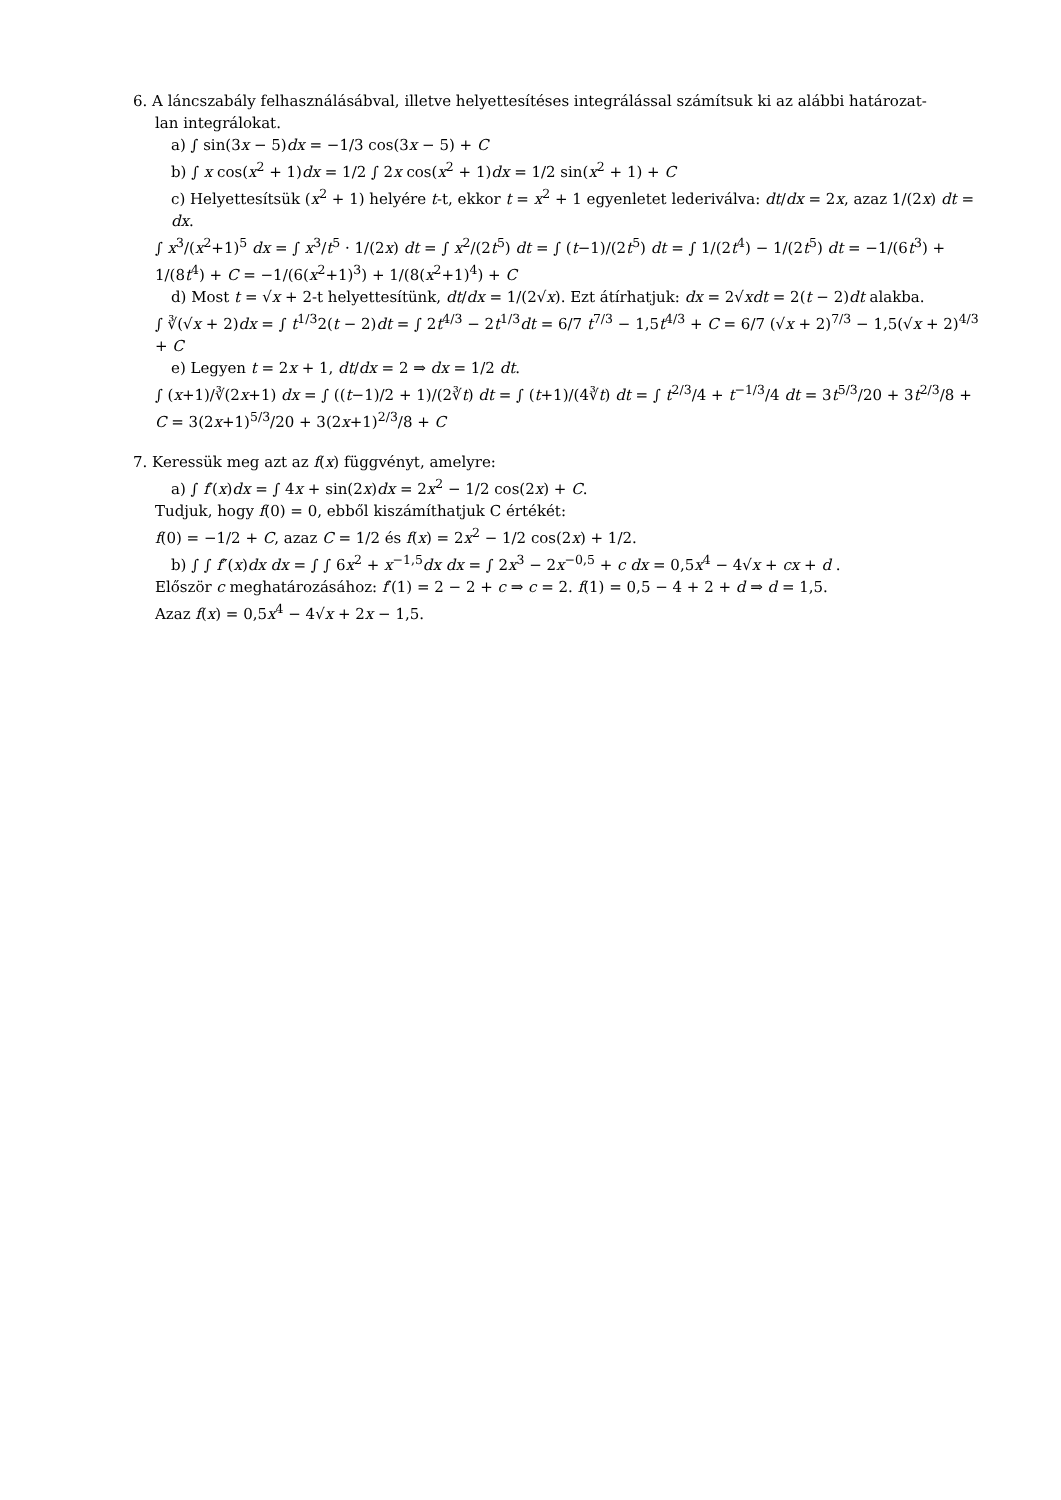6. A láncszabály felhasználásábval, illetve helyettesítéses integrálással számítsuk ki az alábbi határozat-
lan integrálokat.
a) ∫ sin(3x − 5)dx = −1/3 cos(3x − 5) + C
b) ∫ x cos(x<sup>2</sup> + 1)dx = 1/2 ∫ 2x cos(x<sup>2</sup> + 1)dx = 1/2 sin(x<sup>2</sup> + 1) + C
c) Helyettesítsük (x<sup>2</sup> + 1) helyére t-t, ekkor t = x<sup>2</sup> + 1 egyenletet lederiválva: dt/dx = 2x, azaz 1/(2x) dt = dx.
∫ x<sup>3</sup>/(x<sup>2</sup>+1)<sup>5</sup> dx = ∫ x<sup>3</sup>/t<sup>5</sup> · 1/(2x) dt = ∫ x<sup>2</sup>/(2t<sup>5</sup>) dt = ∫ (t−1)/(2t<sup>5</sup>) dt = ∫ 1/(2t<sup>4</sup>) − 1/(2t<sup>5</sup>) dt = −1/(6t<sup>3</sup>) + 1/(8t<sup>4</sup>) + C = −1/(6(x<sup>2</sup>+1)<sup>3</sup>) + 1/(8(x<sup>2</sup>+1)<sup>4</sup>) + C
d) Most t = √x + 2-t helyettesítünk, dt/dx = 1/(2√x). Ezt átírhatjuk: dx = 2√xdt = 2(t − 2)dt alakba.
∫ ∛(√x + 2)dx = ∫ t<sup>1/3</sup>2(t − 2)dt = ∫ 2t<sup>4/3</sup> − 2t<sup>1/3</sup>dt = 6/7 t<sup>7/3</sup> − 1,5t<sup>4/3</sup> + C = 6/7 (√x + 2)<sup>7/3</sup> − 1,5(√x + 2)<sup>4/3</sup> + C
e) Legyen t = 2x + 1, dt/dx = 2 ⇒ dx = 1/2 dt.
∫ (x+1)/∛(2x+1) dx = ∫ ((t−1)/2 + 1)/(2∛t) dt = ∫ (t+1)/(4∛t) dt = ∫ t<sup>2/3</sup>/4 + t<sup>−1/3</sup>/4 dt = 3t<sup>5/3</sup>/20 + 3t<sup>2/3</sup>/8 + C = 3(2x+1)<sup>5/3</sup>/20 + 3(2x+1)<sup>2/3</sup>/8 + C
7. Keressük meg azt az f(x) függvényt, amelyre:
a) ∫ f′(x)dx = ∫ 4x + sin(2x)dx = 2x<sup>2</sup> − 1/2 cos(2x) + C.
Tudjuk, hogy f(0) = 0, ebből kiszámíthatjuk C értékét:
f(0) = −1/2 + C, azaz C = 1/2 és f(x) = 2x<sup>2</sup> − 1/2 cos(2x) + 1/2.
b) ∫ ∫ f″(x)dx dx = ∫ ∫ 6x<sup>2</sup> + x<sup>−1,5</sup>dx dx = ∫ 2x<sup>3</sup> − 2x<sup>−0,5</sup> + c dx = 0,5x<sup>4</sup> − 4√x + cx + d .
Először c meghatározásához: f′(1) = 2 − 2 + c ⇒ c = 2. f(1) = 0,5 − 4 + 2 + d ⇒ d = 1,5.
Azaz f(x) = 0,5x<sup>4</sup> − 4√x + 2x − 1,5.